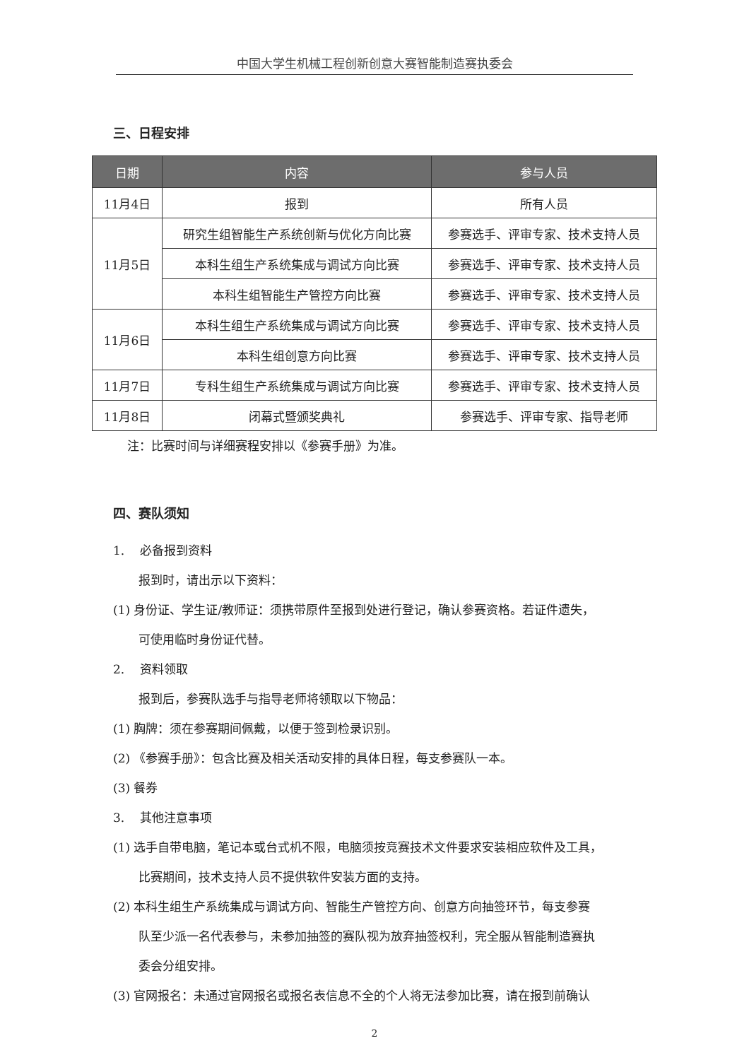中国大学生机械工程创新创意大赛智能制造赛执委会
三、日程安排
| 日期 | 内容 | 参与人员 |
| --- | --- | --- |
| 11月4日 | 报到 | 所有人员 |
| 11月5日 | 研究生组智能生产系统创新与优化方向比赛 | 参赛选手、评审专家、技术支持人员 |
| | 本科生组生产系统集成与调试方向比赛 | 参赛选手、评审专家、技术支持人员 |
| | 本科生组智能生产管控方向比赛 | 参赛选手、评审专家、技术支持人员 |
| 11月6日 | 本科生组生产系统集成与调试方向比赛 | 参赛选手、评审专家、技术支持人员 |
| | 本科生组创意方向比赛 | 参赛选手、评审专家、技术支持人员 |
| 11月7日 | 专科生组生产系统集成与调试方向比赛 | 参赛选手、评审专家、技术支持人员 |
| 11月8日 | 闭幕式暨颁奖典礼 | 参赛选手、评审专家、指导老师 |
注：比赛时间与详细赛程安排以《参赛手册》为准。
四、赛队须知
1. 必备报到资料
报到时，请出示以下资料：
(1) 身份证、学生证/教师证：须携带原件至报到处进行登记，确认参赛资格。若证件遗失，
可使用临时身份证代替。
2. 资料领取
报到后，参赛队选手与指导老师将领取以下物品：
(1) 胸牌：须在参赛期间佩戴，以便于签到检录识别。
(2) 《参赛手册》：包含比赛及相关活动安排的具体日程，每支参赛队一本。
(3) 餐券
3. 其他注意事项
(1) 选手自带电脑，笔记本或台式机不限，电脑须按竞赛技术文件要求安装相应软件及工具，
比赛期间，技术支持人员不提供软件安装方面的支持。
(2) 本科生组生产系统集成与调试方向、智能生产管控方向、创意方向抽签环节，每支参赛
队至少派一名代表参与，未参加抽签的赛队视为放弃抽签权利，完全服从智能制造赛执
委会分组安排。
(3) 官网报名：未通过官网报名或报名表信息不全的个人将无法参加比赛，请在报到前确认
2